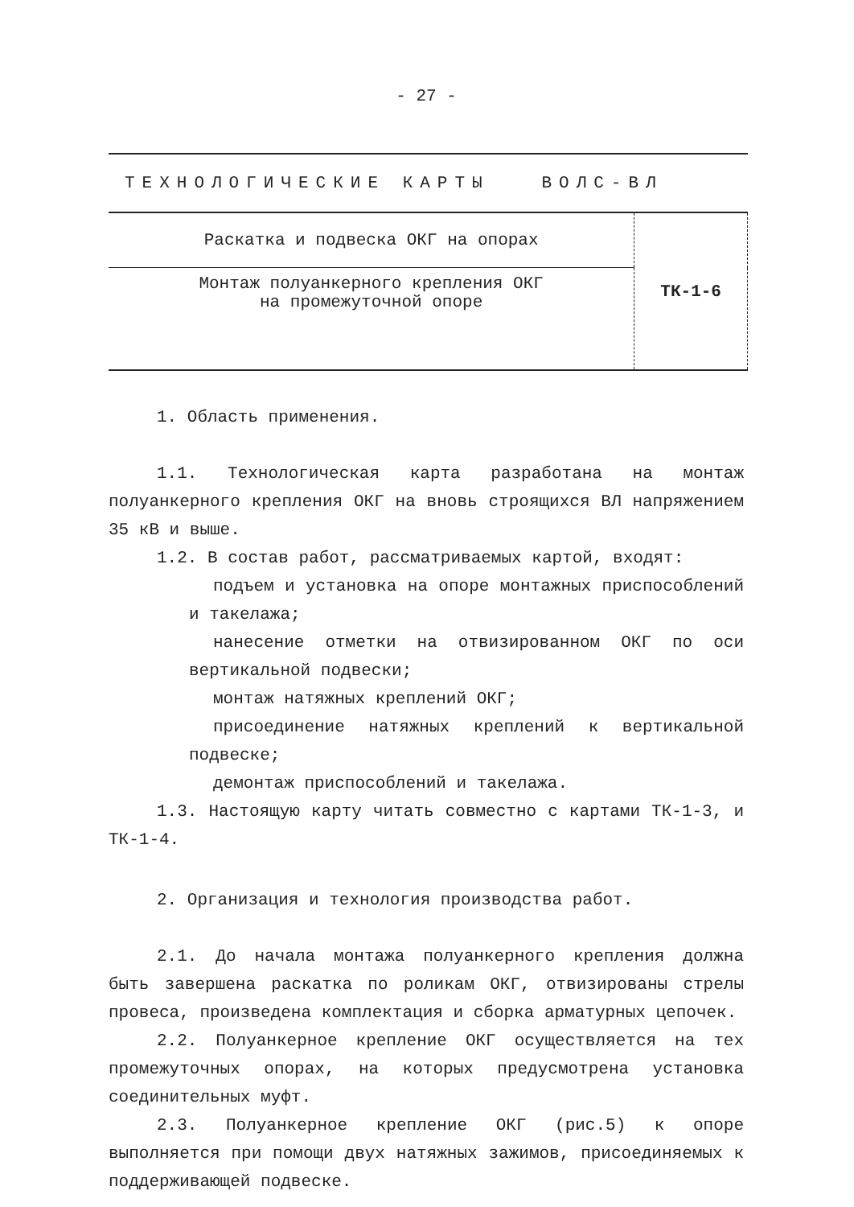- 27 -
| ТЕХНОЛОГИЧЕСКИЕ КАРТЫ ВОЛС-ВЛ | |
| Раскатка и подвеска ОКГ на опорах | ТК-1-6 |
| Монтаж полуанкерного крепления ОКГ на промежуточной опоре | |
1. Область применения.
1.1. Технологическая карта разработана на монтаж полуанкерного крепления ОКГ на вновь строящихся ВЛ напряжением 35 кВ и выше.
1.2. В состав работ, рассматриваемых картой, входят:
подъем и установка на опоре монтажных приспособлений и такелажа;
нанесение отметки на отвизированном ОКГ по оси вертикальной подвески;
монтаж натяжных креплений ОКГ;
присоединение натяжных креплений к вертикальной подвеске;
демонтаж приспособлений и такелажа.
1.3. Настоящую карту читать совместно с картами ТК-1-3, и ТК-1-4.
2. Организация и технология производства работ.
2.1. До начала монтажа полуанкерного крепления должна быть завершена раскатка по роликам ОКГ, отвизированы стрелы провеса, произведена комплектация и сборка арматурных цепочек.
2.2. Полуанкерное крепление ОКГ осуществляется на тех промежуточных опорах, на которых предусмотрена установка соединительных муфт.
2.3. Полуанкерное крепление ОКГ (рис.5) к опоре выполняется при помощи двух натяжных зажимов, присоединяемых к поддерживающей подвеске.